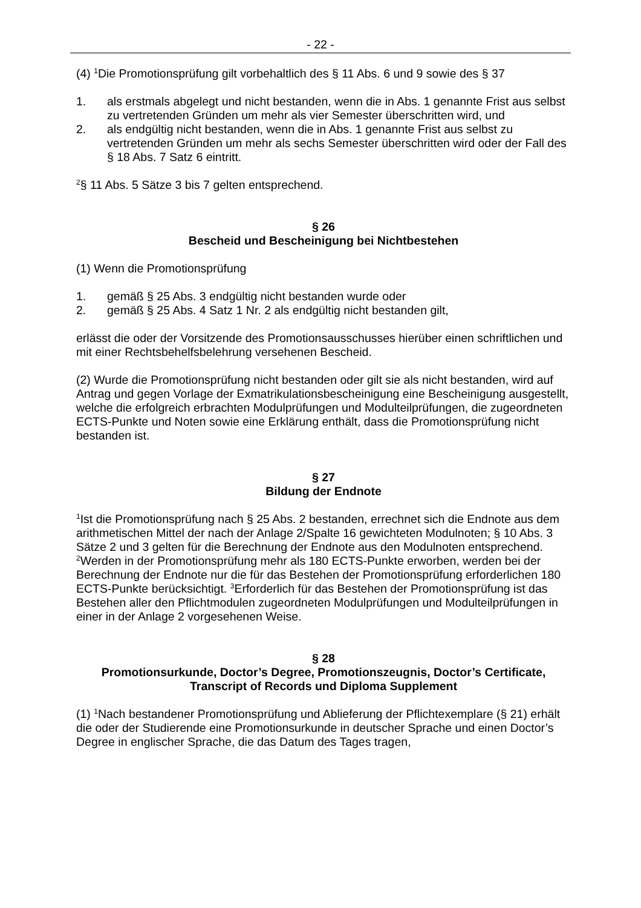- 22 -
(4) <sup>1</sup>Die Promotionsprüfung gilt vorbehaltlich des § 11 Abs. 6 und 9 sowie des § 37
1. als erstmals abgelegt und nicht bestanden, wenn die in Abs. 1 genannte Frist aus selbst zu vertretenden Gründen um mehr als vier Semester überschritten wird, und
2. als endgültig nicht bestanden, wenn die in Abs. 1 genannte Frist aus selbst zu vertretenden Gründen um mehr als sechs Semester überschritten wird oder der Fall des § 18 Abs. 7 Satz 6 eintritt.
<sup>2</sup> § 11 Abs. 5 Sätze 3 bis 7 gelten entsprechend.
§ 26
Bescheid und Bescheinigung bei Nichtbestehen
(1) Wenn die Promotionsprüfung
1. gemäß § 25 Abs. 3 endgültig nicht bestanden wurde oder
2. gemäß § 25 Abs. 4 Satz 1 Nr. 2 als endgültig nicht bestanden gilt,
erlässt die oder der Vorsitzende des Promotionsausschusses hierüber einen schriftlichen und mit einer Rechtsbehelfsbelehrung versehenen Bescheid.
(2) Wurde die Promotionsprüfung nicht bestanden oder gilt sie als nicht bestanden, wird auf Antrag und gegen Vorlage der Exmatrikulationsbescheinigung eine Bescheinigung ausgestellt, welche die erfolgreich erbrachten Modulprüfungen und Modulteilprüfungen, die zugeordneten ECTS-Punkte und Noten sowie eine Erklärung enthält, dass die Promotionsprüfung nicht bestanden ist.
§ 27
Bildung der Endnote
<sup>1</sup> Ist die Promotionsprüfung nach § 25 Abs. 2 bestanden, errechnet sich die Endnote aus dem arithmetischen Mittel der nach der Anlage 2/Spalte 16 gewichteten Modulnoten; § 10 Abs. 3 Sätze 2 und 3 gelten für die Berechnung der Endnote aus den Modulnoten entsprechend. <sup>2</sup>Werden in der Promotionsprüfung mehr als 180 ECTS-Punkte erworben, werden bei der Berechnung der Endnote nur die für das Bestehen der Promotionsprüfung erforderlichen 180 ECTS-Punkte berücksichtigt. <sup>3</sup>Erforderlich für das Bestehen der Promotionsprüfung ist das Bestehen aller den Pflichtmodulen zugeordneten Modulprüfungen und Modulteilprüfungen in einer in der Anlage 2 vorgesehenen Weise.
§ 28
Promotionsurkunde, Doctor’s Degree, Promotionszeugnis, Doctor’s Certificate, Transcript of Records und Diploma Supplement
(1) <sup>1</sup>Nach bestandener Promotionsprüfung und Ablieferung der Pflichtexemplare (§ 21) erhält die oder der Studierende eine Promotionsurkunde in deutscher Sprache und einen Doctor’s Degree in englischer Sprache, die das Datum des Tages tragen,